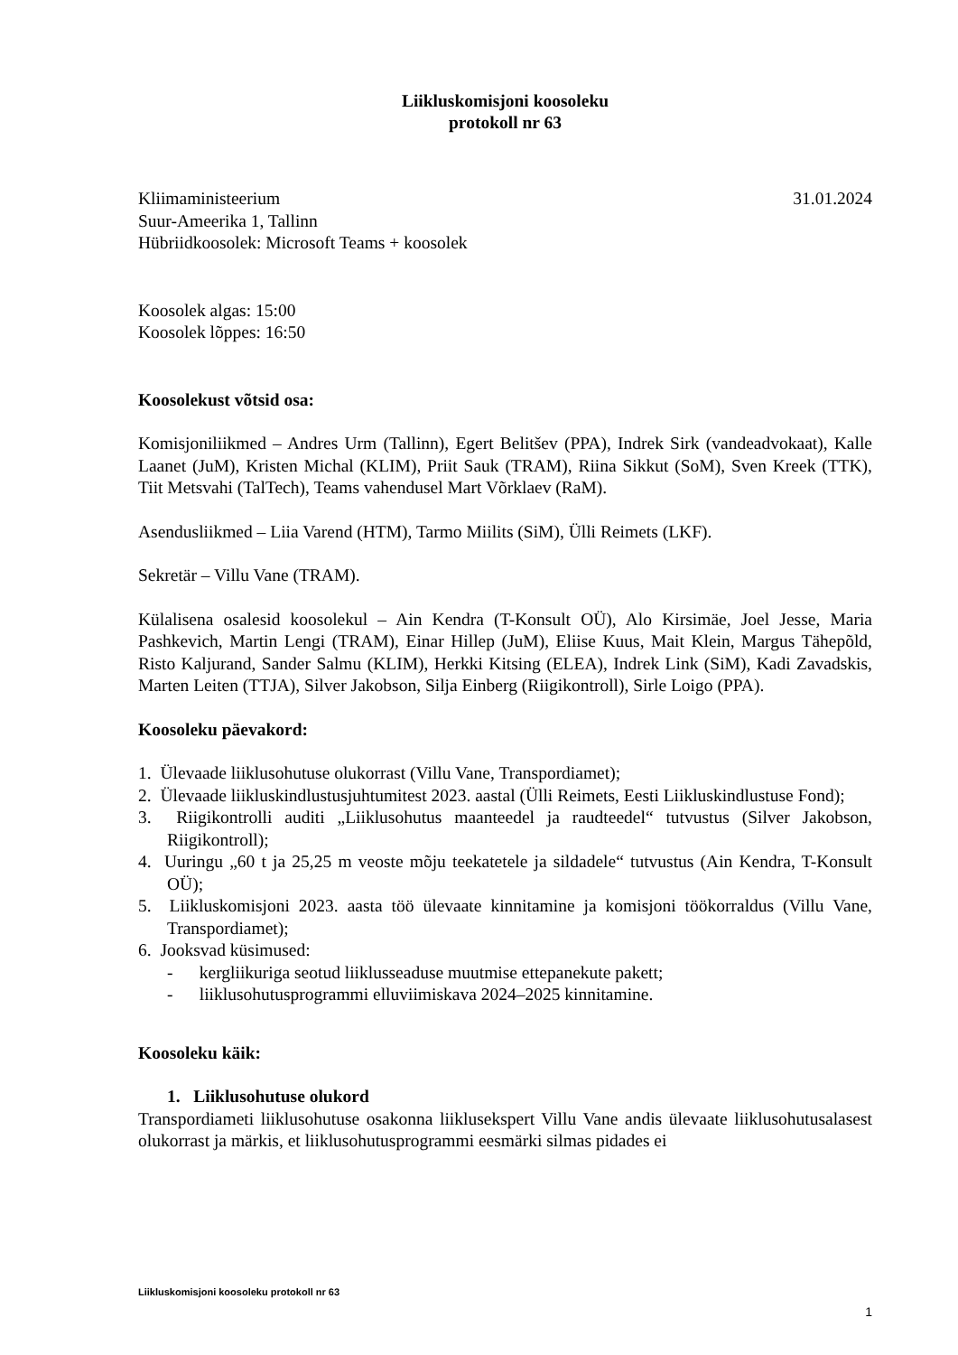Liikluskomisjoni koosoleku
protokoll nr 63
Kliimaministeerium 31.01.2024
Suur-Ameerika 1, Tallinn
Hübriidkoosolek: Microsoft Teams + koosolek
Koosolek algas: 15:00
Koosolek lõppes: 16:50
Koosolekust võtsid osa:
Komisjoniliikmed – Andres Urm (Tallinn), Egert Belitšev (PPA), Indrek Sirk (vandeadvokaat), Kalle Laanet (JuM), Kristen Michal (KLIM), Priit Sauk (TRAM), Riina Sikkut (SoM), Sven Kreek (TTK), Tiit Metsvahi (TalTech), Teams vahendusel Mart Võrklaev (RaM).
Asendusliikmed – Liia Varend (HTM), Tarmo Miilits (SiM), Ülli Reimets (LKF).
Sekretär – Villu Vane (TRAM).
Külalisena osalesid koosolekul – Ain Kendra (T-Konsult OÜ), Alo Kirsimäe, Joel Jesse, Maria Pashkevich, Martin Lengi (TRAM), Einar Hillep (JuM), Eliise Kuus, Mait Klein, Margus Tähepõld, Risto Kaljurand, Sander Salmu (KLIM), Herkki Kitsing (ELEA), Indrek Link (SiM), Kadi Zavadskis, Marten Leiten (TTJA), Silver Jakobson, Silja Einberg (Riigikontroll), Sirle Loigo (PPA).
Koosoleku päevakord:
1. Ülevaade liiklusohutuse olukorrast (Villu Vane, Transpordiamet);
2. Ülevaade liikluskindlustusjuhtumitest 2023. aastal (Ülli Reimets, Eesti Liikluskindlustuse Fond);
3. Riigikontrolli auditi „Liiklusohutus maanteedel ja raudteedel“ tutvustus (Silver Jakobson, Riigikontroll);
4. Uuringu „60 t ja 25,25 m veoste mõju teekatetele ja sildadele“ tutvustus (Ain Kendra, T-Konsult OÜ);
5. Liikluskomisjoni 2023. aasta töö ülevaate kinnitamine ja komisjoni töökorraldus (Villu Vane, Transpordiamet);
6. Jooksvad küsimused:
- kergliikuriga seotud liiklusseaduse muutmise ettepanekute pakett;
- liiklusohutusprogrammi elluviimiskava 2024–2025 kinnitamine.
Koosoleku käik:
1. Liiklusohutuse olukord
Transpordiameti liiklusohutuse osakonna liiklusekspert Villu Vane andis ülevaate liiklusohutusalasest olukorrast ja märkis, et liiklusohutusprogrammi eesmärki silmas pidades ei
Liikluskomisjoni koosoleku protokoll nr 63
1